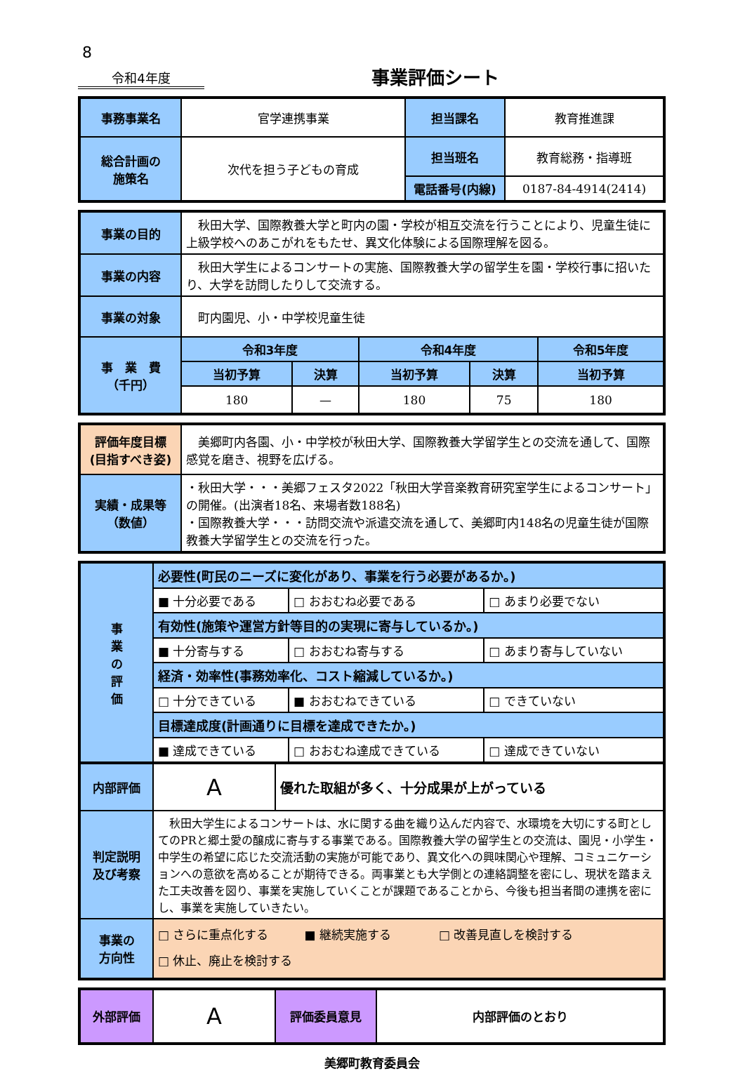8
令和4年度
事業評価シート
| 事務事業名 | 官学連携事業 | 担当課名 | 教育推進課 |
| 総合計画の 施策名 | 次代を担う子どもの育成 | 担当班名 | 教育総務・指導班 |
| | | 電話番号(内線) | 0187-84-4914(2414) |
| 事業の目的 | 秋田大学、国際教養大学と町内の園・学校が相互交流を行うことにより、児童生徒に上級学校へのあこがれをもたせ、異文化体験による国際理解を図る。 | | | | |
| 事業の内容 | 秋田大学生によるコンサートの実施、国際教養大学の留学生を園・学校行事に招いたり、大学を訪問したりして交流する。 | | | | |
| 事業の対象 | 町内園児、小・中学校児童生徒 | | | | |
| 事 業 費 （千円） | 令和3年度 | | 令和4年度 | | 令和5年度 |
| | 当初予算 | 決算 | 当初予算 | 決算 | 当初予算 |
| | 180 | — | 180 | 75 | 180 |
| 評価年度目標 (目指すべき姿) | 美郷町内各園、小・中学校が秋田大学、国際教養大学留学生との交流を通して、国際感覚を磨き、視野を広げる。 |
| 実績・成果等 （数値） | ・秋田大学・・・美郷フェスタ2022「秋田大学音楽教育研究室学生によるコンサート」の開催。(出演者18名、来場者数188名) ・国際教養大学・・・訪問交流や派遣交流を通して、美郷町内148名の児童生徒が国際教養大学留学生との交流を行った。 |
| 事 業 の 評 価 | 必要性(町民のニーズに変化があり、事業を行う必要があるか。) | | |
| | ■ 十分必要である | □ おおむね必要である | □ あまり必要でない |
| | 有効性(施策や運営方針等目的の実現に寄与しているか。) | | |
| | ■ 十分寄与する | □ おおむね寄与する | □ あまり寄与していない |
| | 経済・効率性(事務効率化、コスト縮減しているか。) | | |
| | □ 十分できている | ■ おおむねできている | □ できていない |
| | 目標達成度(計画通りに目標を達成できたか。) | | |
| | ■ 達成できている | □ おおむね達成できている | □ 達成できていない |
| 内部評価 | A | 優れた取組が多く、十分成果が上がっている |
| 判定説明 及び考察 | 秋田大学生によるコンサートは、水に関する曲を織り込んだ内容で、水環境を大切にする町としてのPRと郷土愛の醸成に寄与する事業である。国際教養大学の留学生との交流は、園児・小学生・中学生の希望に応じた交流活動の実施が可能であり、異文化への興味関心や理解、コミュニケーションへの意欲を高めることが期待できる。両事業とも大学側との連絡調整を密にし、現状を踏まえた工夫改善を図り、事業を実施していくことが課題であることから、今後も担当者間の連携を密にし、事業を実施していきたい。 | |
| 事業の 方向性 | □ さらに重点化する ■ 継続実施する □ 改善見直しを検討する □ 休止、廃止を検討する | |
| 外部評価 | A | 評価委員意見 | 内部評価のとおり |
美郷町教育委員会